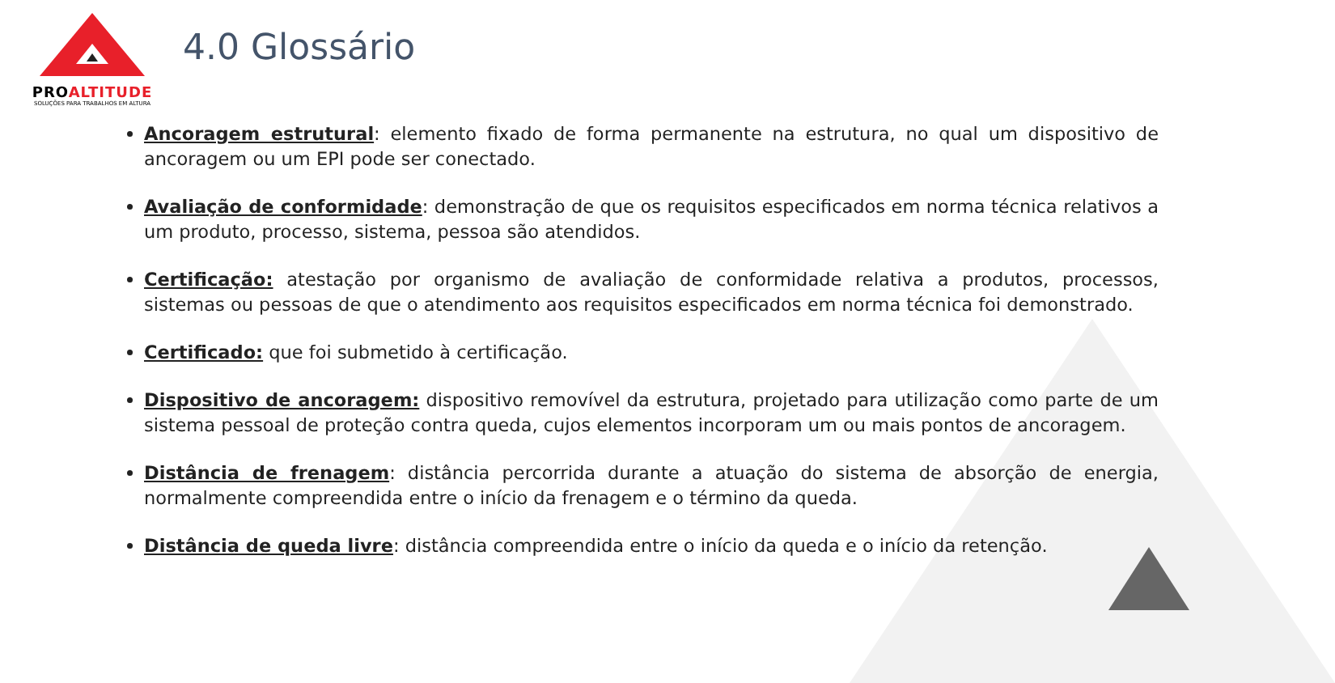PROALTITUDE
SOLUÇÕES PARA TRABALHOS EM ALTURA
4.0 Glossário
Ancoragem estrutural: elemento fixado de forma permanente na estrutura, no qual um dispositivo de ancoragem ou um EPI pode ser conectado.
Avaliação de conformidade: demonstração de que os requisitos especificados em norma técnica relativos a um produto, processo, sistema, pessoa são atendidos.
Certificação: atestação por organismo de avaliação de conformidade relativa a produtos, processos, sistemas ou pessoas de que o atendimento aos requisitos especificados em norma técnica foi demonstrado.
Certificado: que foi submetido à certificação.
Dispositivo de ancoragem: dispositivo removível da estrutura, projetado para utilização como parte de um sistema pessoal de proteção contra queda, cujos elementos incorporam um ou mais pontos de ancoragem.
Distância de frenagem: distância percorrida durante a atuação do sistema de absorção de energia, normalmente compreendida entre o início da frenagem e o término da queda.
Distância de queda livre: distância compreendida entre o início da queda e o início da retenção.